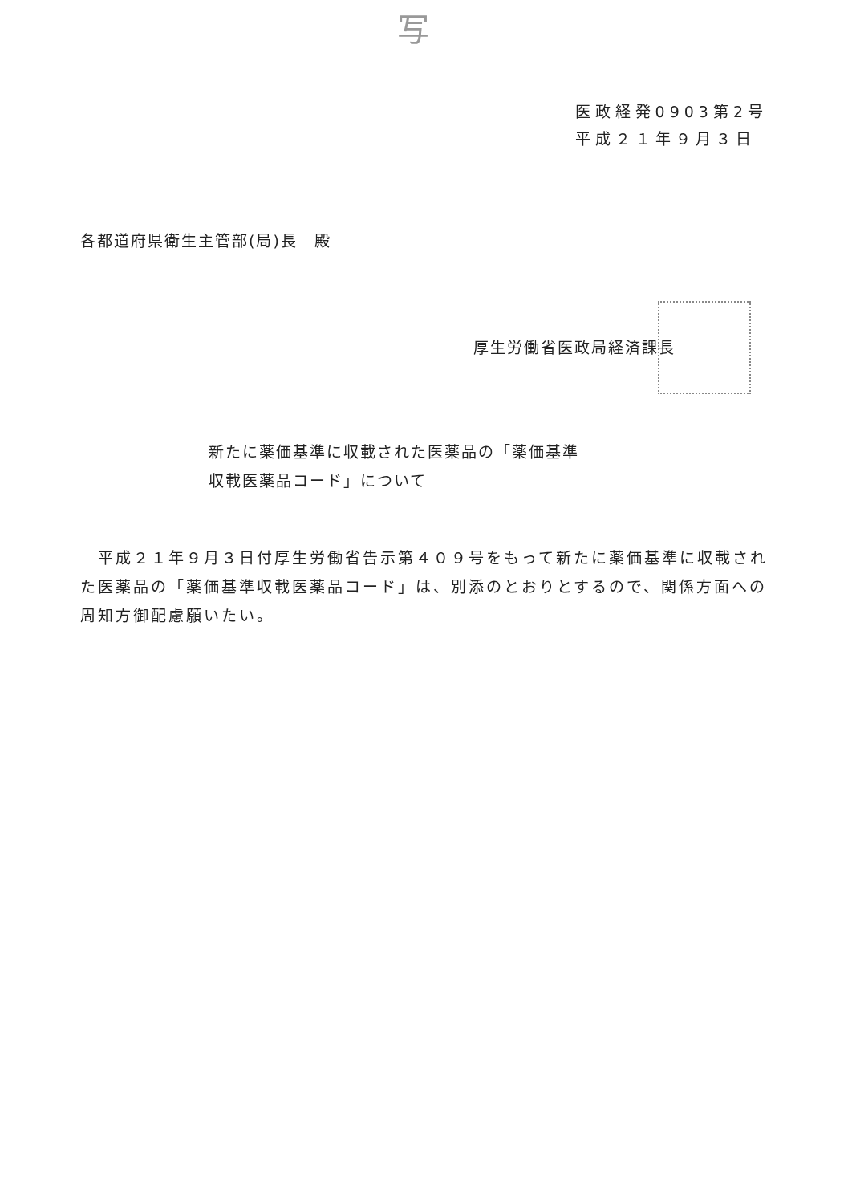写
医政経発0903第2号
平成２１年９月３日
各都道府県衛生主管部(局)長　殿
厚生労働省医政局経済課長
新たに薬価基準に収載された医薬品の「薬価基準
収載医薬品コード」について
　平成２１年９月３日付厚生労働省告示第４０９号をもって新たに薬価基準に収載された医薬品の「薬価基準収載医薬品コード」は、別添のとおりとするので、関係方面への周知方御配慮願いたい。